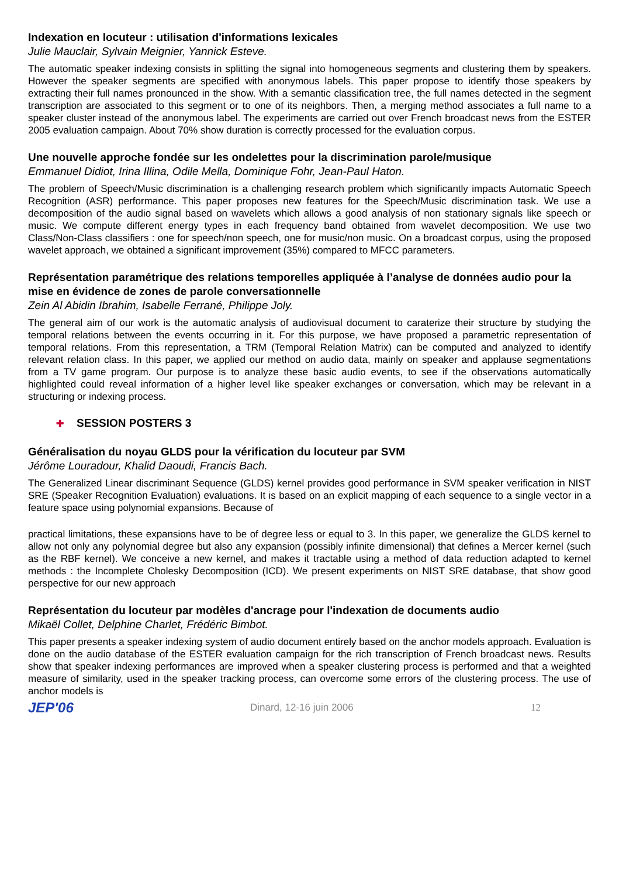Indexation en locuteur : utilisation d'informations lexicales
Julie Mauclair, Sylvain Meignier, Yannick Esteve.
The automatic speaker indexing consists in splitting the signal into homogeneous segments and clustering them by speakers. However the speaker segments are specified with anonymous labels. This paper propose to identify those speakers by extracting their full names pronounced in the show. With a semantic classification tree, the full names detected in the segment transcription are associated to this segment or to one of its neighbors. Then, a merging method associates a full name to a speaker cluster instead of the anonymous label. The experiments are carried out over French broadcast news from the ESTER 2005 evaluation campaign. About 70% show duration is correctly processed for the evaluation corpus.
Une nouvelle approche fondée sur les ondelettes pour la discrimination parole/musique
Emmanuel Didiot, Irina Illina, Odile Mella, Dominique Fohr, Jean-Paul Haton.
The problem of Speech/Music discrimination is a challenging research problem which significantly impacts Automatic Speech Recognition (ASR) performance. This paper proposes new features for the Speech/Music discrimination task. We use a decomposition of the audio signal based on wavelets which allows a good analysis of non stationary signals like speech or music. We compute different energy types in each frequency band obtained from wavelet decomposition. We use two Class/Non-Class classifiers : one for speech/non speech, one for music/non music. On a broadcast corpus, using the proposed wavelet approach, we obtained a significant improvement (35%) compared to MFCC parameters.
Représentation paramétrique des relations temporelles appliquée à l’analyse de données audio pour la mise en évidence de zones de parole conversationnelle
Zein Al Abidin Ibrahim, Isabelle Ferrané, Philippe Joly.
The general aim of our work is the automatic analysis of audiovisual document to caraterize their structure by studying the temporal relations between the events occurring in it. For this purpose, we have proposed a parametric representation of temporal relations. From this representation, a TRM (Temporal Relation Matrix) can be computed and analyzed to identify relevant relation class. In this paper, we applied our method on audio data, mainly on speaker and applause segmentations from a TV game program. Our purpose is to analyze these basic audio events, to see if the observations automatically highlighted could reveal information of a higher level like speaker exchanges or conversation, which may be relevant in a structuring or indexing process.
✚ SESSION POSTERS 3
Généralisation du noyau GLDS pour la vérification du locuteur par SVM
Jérôme Louradour, Khalid Daoudi, Francis Bach.
The Generalized Linear discriminant Sequence (GLDS) kernel provides good performance in SVM speaker verification in NIST SRE (Speaker Recognition Evaluation) evaluations. It is based on an explicit mapping of each sequence to a single vector in a feature space using polynomial expansions. Because of
practical limitations, these expansions have to be of degree less or equal to 3. In this paper, we generalize the GLDS kernel to allow not only any polynomial degree but also any expansion (possibly infinite dimensional) that defines a Mercer kernel (such as the RBF kernel). We conceive a new kernel, and makes it tractable using a method of data reduction adapted to kernel methods : the Incomplete Cholesky Decomposition (ICD). We present experiments on NIST SRE database, that show good perspective for our new approach
Représentation du locuteur par modèles d'ancrage pour l'indexation de documents audio
Mikaël Collet, Delphine Charlet, Frédéric Bimbot.
This paper presents a speaker indexing system of audio document entirely based on the anchor models approach. Evaluation is done on the audio database of the ESTER evaluation campaign for the rich transcription of French broadcast news. Results show that speaker indexing performances are improved when a speaker clustering process is performed and that a weighted measure of similarity, used in the speaker tracking process, can overcome some errors of the clustering process. The use of anchor models is
JEP'06
Dinard, 12-16 juin 2006 12